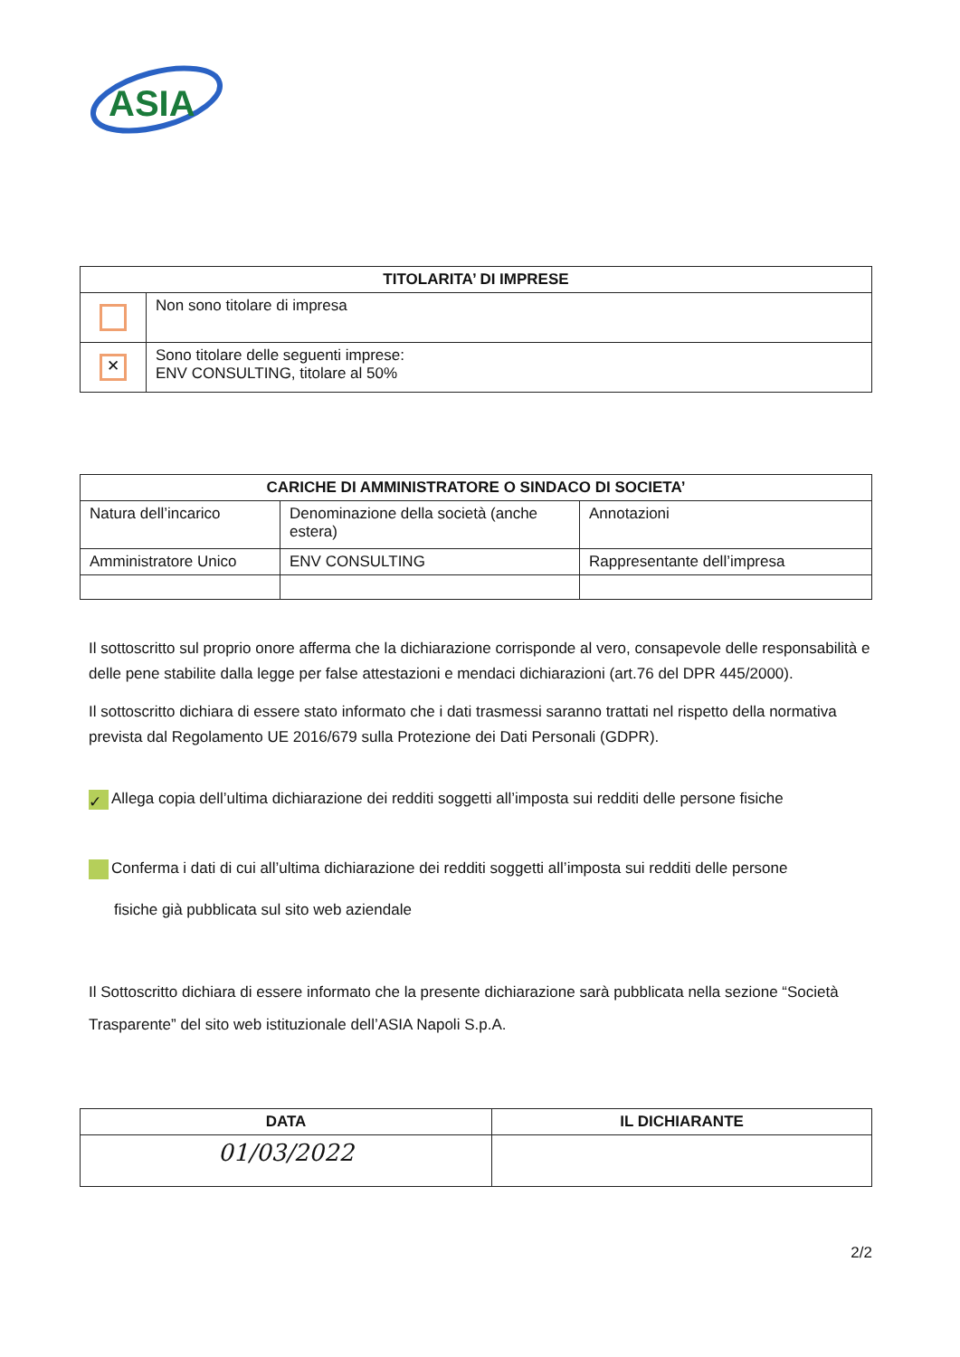ASIA
| TITOLARITA’ DI IMPRESE | |
| --- | --- |
| | Non sono titolare di impresa |
| ✕ | Sono titolare delle seguenti imprese: ENV CONSULTING, titolare al 50% |
| CARICHE DI AMMINISTRATORE O SINDACO DI SOCIETA’ | | |
| --- | --- | --- |
| Natura dell’incarico | Denominazione della società (anche estera) | Annotazioni |
| Amministratore Unico | ENV CONSULTING | Rappresentante dell’impresa |
Il sottoscritto sul proprio onore afferma che la dichiarazione corrisponde al vero, consapevole delle responsabilità e delle pene stabilite dalla legge per false attestazioni e mendaci dichiarazioni (art.76 del DPR 445/2000).
Il sottoscritto dichiara di essere stato informato che i dati trasmessi saranno trattati nel rispetto della normativa prevista dal Regolamento UE 2016/679 sulla Protezione dei Dati Personali (GDPR).
✓ Allega copia dell’ultima dichiarazione dei redditi soggetti all’imposta sui redditi delle persone fisiche
Conferma i dati di cui all’ultima dichiarazione dei redditi soggetti all’imposta sui redditi delle persone
fisiche già pubblicata sul sito web aziendale
Il Sottoscritto dichiara di essere informato che la presente dichiarazione sarà pubblicata nella sezione “Società Trasparente” del sito web istituzionale dell’ASIA Napoli S.p.A.
| DATA | IL DICHIARANTE |
| --- | --- |
| 01/03/2022 | |
2/2